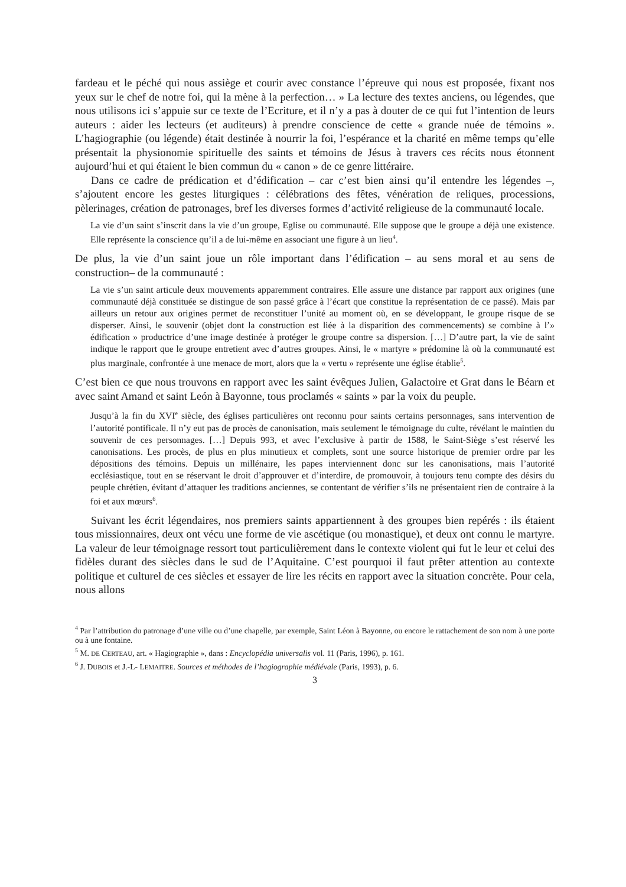fardeau et le péché qui nous assiège et courir avec constance l’épreuve qui nous est proposée, fixant nos yeux sur le chef de notre foi, qui la mène à la perfection… » La lecture des textes anciens, ou légendes, que nous utilisons ici s’appuie sur ce texte de l’Ecriture, et il n’y a pas à douter de ce qui fut l’intention de leurs auteurs : aider les lecteurs (et auditeurs) à prendre conscience de cette « grande nuée de témoins ». L’hagiographie (ou légende) était destinée à nourrir la foi, l’espérance et la charité en même temps qu’elle présentait la physionomie spirituelle des saints et témoins de Jésus à travers ces récits nous étonnent aujourd’hui et qui étaient le bien commun du « canon » de ce genre littéraire.
Dans ce cadre de prédication et d’édification – car c’est bien ainsi qu’il entendre les légendes –, s’ajoutent encore les gestes liturgiques : célébrations des fêtes, vénération de reliques, processions, pèlerinages, création de patronages, bref les diverses formes d’activité religieuse de la communauté locale.
La vie d’un saint s’inscrit dans la vie d’un groupe, Eglise ou communauté. Elle suppose que le groupe a déjà une existence. Elle représente la conscience qu’il a de lui-même en associant une figure à un lieu<sup>4</sup>.
De plus, la vie d’un saint joue un rôle important dans l’édification – au sens moral et au sens de construction– de la communauté :
La vie s’un saint articule deux mouvements apparemment contraires. Elle assure une distance par rapport aux origines (une communauté déjà constituée se distingue de son passé grâce à l’écart que constitue la représentation de ce passé). Mais par ailleurs un retour aux origines permet de reconstituer l’unité au moment où, en se développant, le groupe risque de se disperser. Ainsi, le souvenir (objet dont la construction est liée à la disparition des commencements) se combine à l’» édification » productrice d’une image destinée à protéger le groupe contre sa dispersion. […] D’autre part, la vie de saint indique le rapport que le groupe entretient avec d’autres groupes. Ainsi, le « martyre » prédomine là où la communauté est plus marginale, confrontée à une menace de mort, alors que la « vertu » représente une église établie<sup>5</sup>.
C’est bien ce que nous trouvons en rapport avec les saint évêques Julien, Galactoire et Grat dans le Béarn et avec saint Amand et saint León à Bayonne, tous proclamés « saints » par la voix du peuple.
Jusqu’à la fin du XVI<sup>e</sup> siècle, des églises particulières ont reconnu pour saints certains personnages, sans intervention de l’autorité pontificale. Il n’y eut pas de procès de canonisation, mais seulement le témoignage du culte, révélant le maintien du souvenir de ces personnages. […] Depuis 993, et avec l’exclusive à partir de 1588, le Saint-Siège s’est réservé les canonisations. Les procès, de plus en plus minutieux et complets, sont une source historique de premier ordre par les dépositions des témoins. Depuis un millénaire, les papes interviennent donc sur les canonisations, mais l’autorité ecclésiastique, tout en se réservant le droit d’approuver et d’interdire, de promouvoir, à toujours tenu compte des désirs du peuple chrétien, évitant d’attaquer les traditions anciennes, se contentant de vérifier s’ils ne présentaient rien de contraire à la foi et aux mœurs<sup>6</sup>.
Suivant les écrit légendaires, nos premiers saints appartiennent à des groupes bien repérés : ils étaient tous missionnaires, deux ont vécu une forme de vie ascétique (ou monastique), et deux ont connu le martyre. La valeur de leur témoignage ressort tout particulièrement dans le contexte violent qui fut le leur et celui des fidèles durant des siècles dans le sud de l’Aquitaine. C’est pourquoi il faut prêter attention au contexte politique et culturel de ces siècles et essayer de lire les récits en rapport avec la situation concrète. Pour cela, nous allons
<sup>4</sup> Par l’attribution du patronage d’une ville ou d’une chapelle, par exemple, Saint Léon à Bayonne, ou encore le rattachement de son nom à une porte ou à une fontaine.
<sup>5</sup> M. DE CERTEAU, art. « Hagiographie », dans : Encyclopédia universalis vol. 11 (Paris, 1996), p. 161.
<sup>6</sup> J. DUBOIS et J.-L- LEMAITRE. Sources et méthodes de l’hagiographie médiévale (Paris, 1993), p. 6.
3